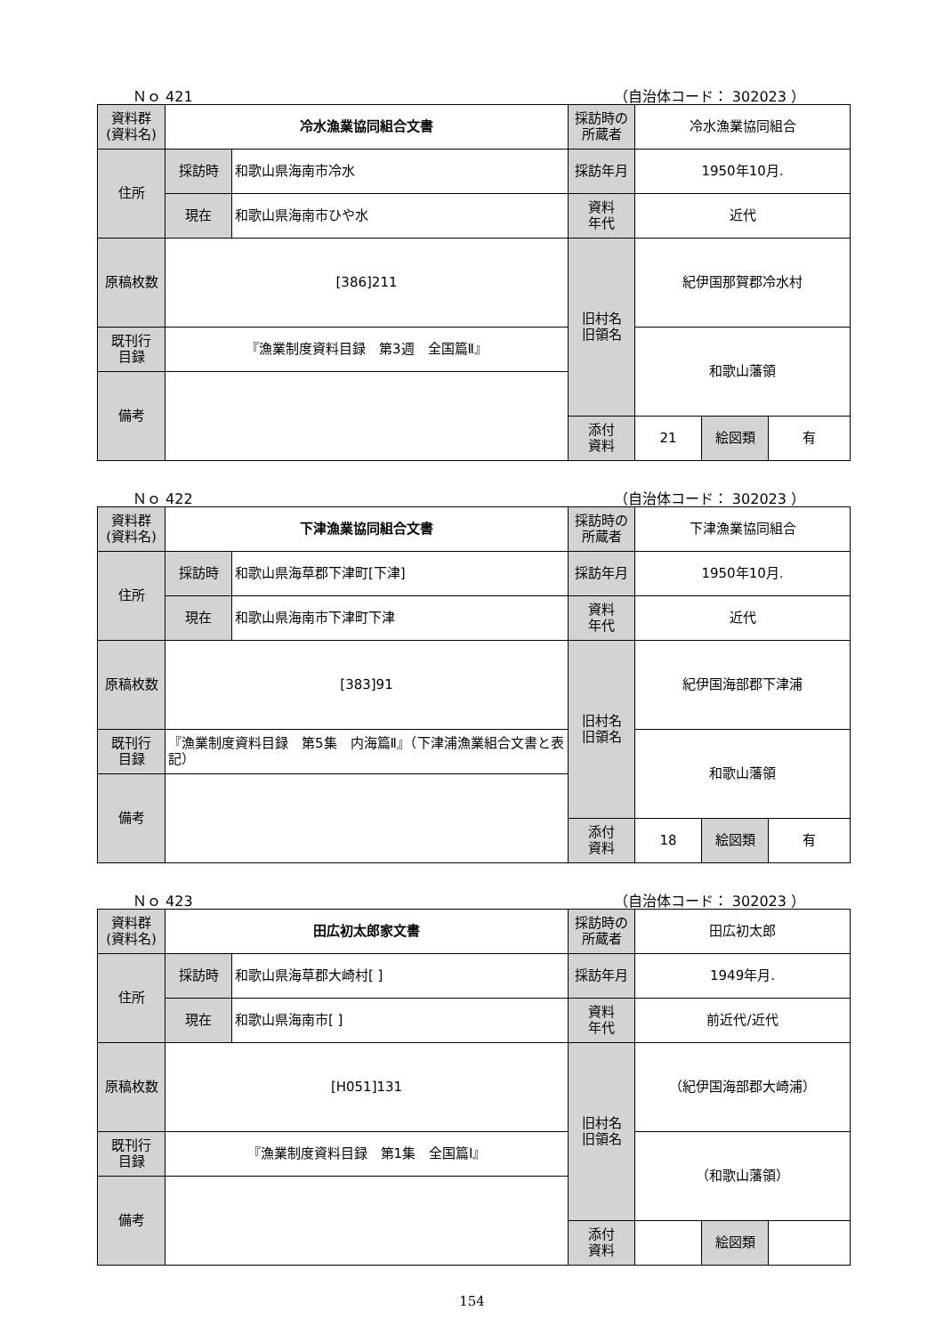Ｎｏ 421 （自治体コード： 302023 ）
| 資料群 (資料名) | 冷水漁業協同組合文書 | | 採訪時の 所蔵者 | 冷水漁業協同組合 | | |
| 住所 | 採訪時 | 和歌山県海南市冷水 | 採訪年月 | 1950年10月. | | |
| | 現在 | 和歌山県海南市ひや水 | 資料 年代 | 近代 | | |
| 原稿枚数 | [386]211 | | 旧村名 旧領名 | 紀伊国那賀郡冷水村 | | |
| 既刊行 目録 | 『漁業制度資料目録 第3週 全国篇Ⅱ』 | | | 和歌山藩領 | | |
| 備考 | | | | | | |
| | | | 添付 資料 | 21 | 絵図類 | 有 |
Ｎｏ 422 （自治体コード： 302023 ）
| 資料群 (資料名) | 下津漁業協同組合文書 | | 採訪時の 所蔵者 | 下津漁業協同組合 | | |
| 住所 | 採訪時 | 和歌山県海草郡下津町[下津] | 採訪年月 | 1950年10月. | | |
| | 現在 | 和歌山県海南市下津町下津 | 資料 年代 | 近代 | | |
| 原稿枚数 | [383]91 | | 旧村名 旧領名 | 紀伊国海部郡下津浦 | | |
| 既刊行 目録 | 『漁業制度資料目録 第5集 内海篇Ⅱ』（下津浦漁業組合文書と表記） | | | 和歌山藩領 | | |
| 備考 | | | | | | |
| | | | 添付 資料 | 18 | 絵図類 | 有 |
Ｎｏ 423 （自治体コード： 302023 ）
| 資料群 (資料名) | 田広初太郎家文書 | | 採訪時の 所蔵者 | 田広初太郎 | | |
| 住所 | 採訪時 | 和歌山県海草郡大崎村[ ] | 採訪年月 | 1949年月. | | |
| | 現在 | 和歌山県海南市[ ] | 資料 年代 | 前近代/近代 | | |
| 原稿枚数 | [H051]131 | | 旧村名 旧領名 | （紀伊国海部郡大崎浦） | | |
| 既刊行 目録 | 『漁業制度資料目録 第1集 全国篇Ⅰ』 | | | （和歌山藩領） | | |
| 備考 | | | | | | |
| | | | 添付 資料 | | 絵図類 | |
154